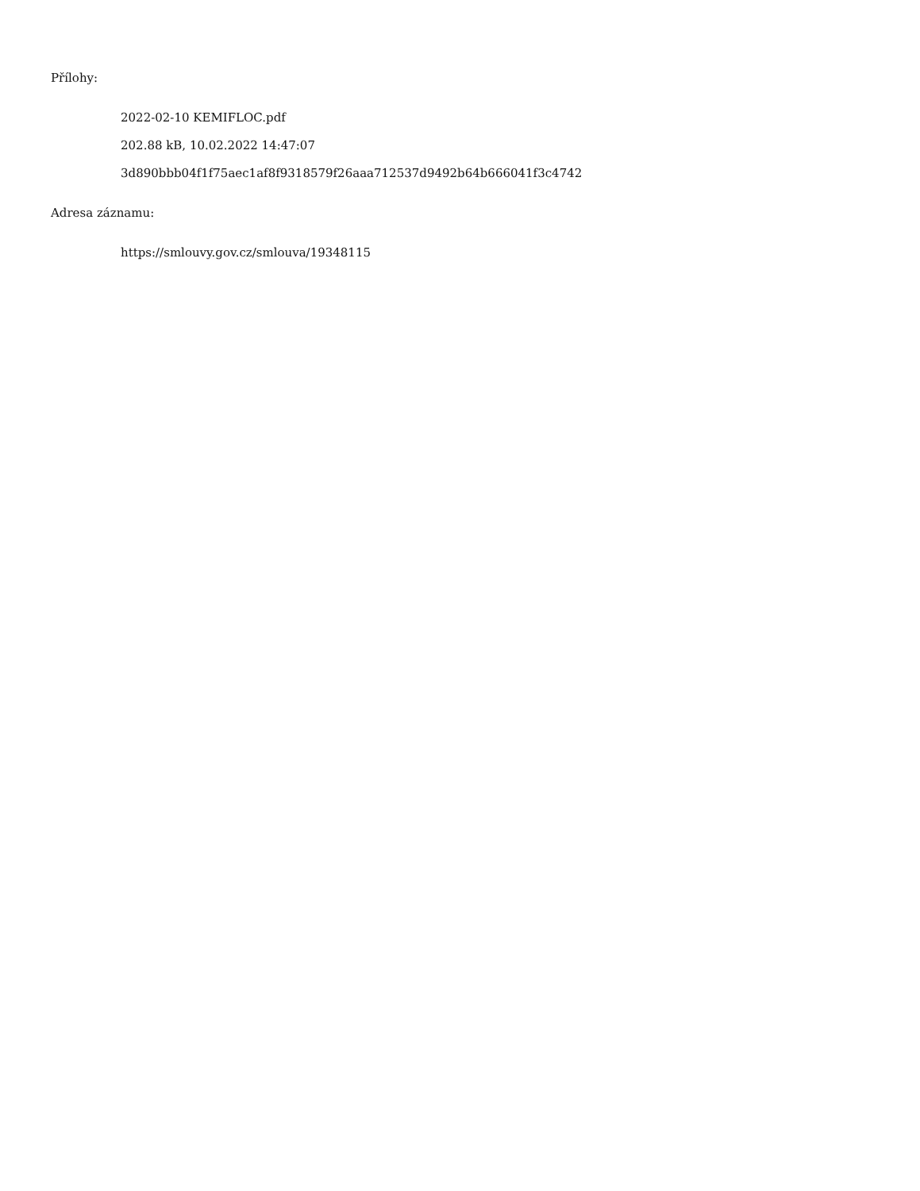Přílohy:
2022-02-10 KEMIFLOC.pdf
202.88 kB, 10.02.2022 14:47:07
3d890bbb04f1f75aec1af8f9318579f26aaa712537d9492b64b666041f3c4742
Adresa záznamu:
https://smlouvy.gov.cz/smlouva/19348115